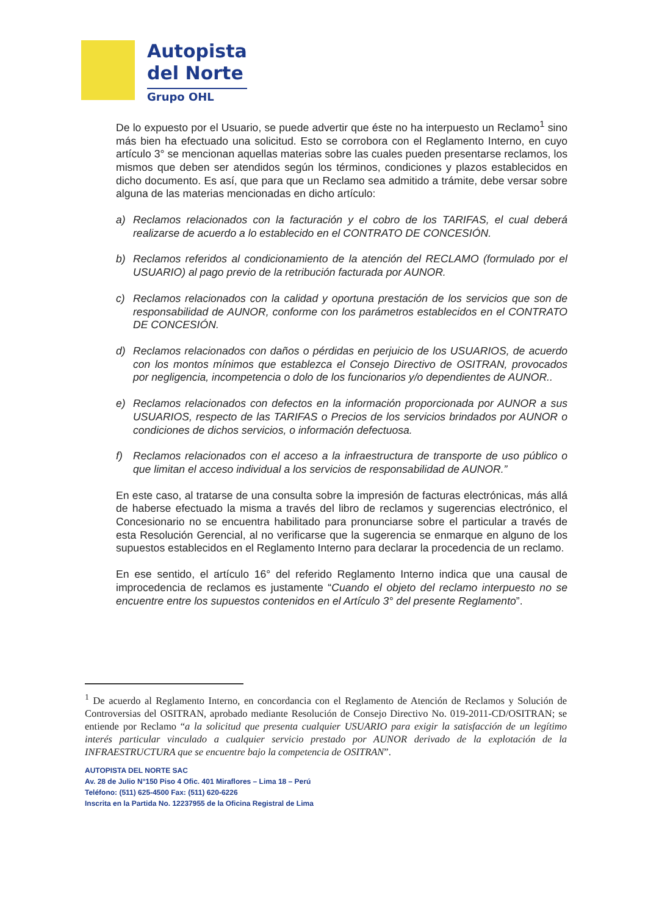Autopista
del Norte
Grupo OHL
De lo expuesto por el Usuario, se puede advertir que éste no ha interpuesto un Reclamo<sup>1</sup> sino más bien ha efectuado una solicitud. Esto se corrobora con el Reglamento Interno, en cuyo artículo 3° se mencionan aquellas materias sobre las cuales pueden presentarse reclamos, los mismos que deben ser atendidos según los términos, condiciones y plazos establecidos en dicho documento. Es así, que para que un Reclamo sea admitido a trámite, debe versar sobre alguna de las materias mencionadas en dicho artículo:
a) Reclamos relacionados con la facturación y el cobro de los TARIFAS, el cual deberá realizarse de acuerdo a lo establecido en el CONTRATO DE CONCESIÓN.
b) Reclamos referidos al condicionamiento de la atención del RECLAMO (formulado por el USUARIO) al pago previo de la retribución facturada por AUNOR.
c) Reclamos relacionados con la calidad y oportuna prestación de los servicios que son de responsabilidad de AUNOR, conforme con los parámetros establecidos en el CONTRATO DE CONCESIÓN.
d) Reclamos relacionados con daños o pérdidas en perjuicio de los USUARIOS, de acuerdo con los montos mínimos que establezca el Consejo Directivo de OSITRAN, provocados por negligencia, incompetencia o dolo de los funcionarios y/o dependientes de AUNOR..
e) Reclamos relacionados con defectos en la información proporcionada por AUNOR a sus USUARIOS, respecto de las TARIFAS o Precios de los servicios brindados por AUNOR o condiciones de dichos servicios, o información defectuosa.
f) Reclamos relacionados con el acceso a la infraestructura de transporte de uso público o que limitan el acceso individual a los servicios de responsabilidad de AUNOR.”
En este caso, al tratarse de una consulta sobre la impresión de facturas electrónicas, más allá de haberse efectuado la misma a través del libro de reclamos y sugerencias electrónico, el Concesionario no se encuentra habilitado para pronunciarse sobre el particular a través de esta Resolución Gerencial, al no verificarse que la sugerencia se enmarque en alguno de los supuestos establecidos en el Reglamento Interno para declarar la procedencia de un reclamo.
En ese sentido, el artículo 16° del referido Reglamento Interno indica que una causal de improcedencia de reclamos es justamente “Cuando el objeto del reclamo interpuesto no se encuentre entre los supuestos contenidos en el Artículo 3° del presente Reglamento”.
<sup>1</sup> De acuerdo al Reglamento Interno, en concordancia con el Reglamento de Atención de Reclamos y Solución de Controversias del OSITRAN, aprobado mediante Resolución de Consejo Directivo No. 019-2011-CD/OSITRAN; se entiende por Reclamo “a la solicitud que presenta cualquier USUARIO para exigir la satisfacción de un legítimo interés particular vinculado a cualquier servicio prestado por AUNOR derivado de la explotación de la INFRAESTRUCTURA que se encuentre bajo la competencia de OSITRAN”.
AUTOPISTA DEL NORTE SAC
Av. 28 de Julio N°150 Piso 4 Ofic. 401 Miraflores – Lima 18 – Perú
Teléfono: (511) 625-4500 Fax: (511) 620-6226
Inscrita en la Partida No. 12237955 de la Oficina Registral de Lima